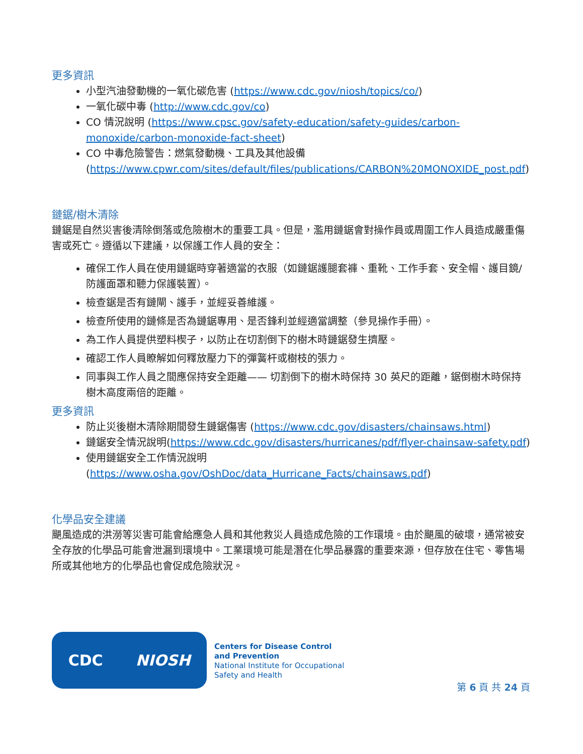更多資訊
小型汽油發動機的一氧化碳危害 (https://www.cdc.gov/niosh/topics/co/)
一氧化碳中毒 (http://www.cdc.gov/co)
CO 情況說明 (https://www.cpsc.gov/safety-education/safety-guides/carbon-monoxide/carbon-monoxide-fact-sheet)
CO 中毒危險警告：燃氣發動機、工具及其他設備 (https://www.cpwr.com/sites/default/files/publications/CARBON%20MONOXIDE_post.pdf)
鏈鋸/樹木清除
鏈鋸是自然災害後清除倒落或危險樹木的重要工具。但是，濫用鏈鋸會對操作員或周圍工作人員造成嚴重傷害或死亡。遵循以下建議，以保護工作人員的安全：
確保工作人員在使用鏈鋸時穿著適當的衣服（如鏈鋸護腿套褲、重靴、工作手套、安全帽、護目鏡/防護面罩和聽力保護裝置）。
檢查鋸是否有鏈閘、護手，並經妥善維護。
檢查所使用的鏈條是否為鏈鋸專用、是否鋒利並經適當調整（參見操作手冊）。
為工作人員提供塑料楔子，以防止在切割倒下的樹木時鏈鋸發生擠壓。
確認工作人員瞭解如何釋放壓力下的彈簧杆或樹枝的張力。
同事與工作人員之間應保持安全距離—— 切割倒下的樹木時保持 30 英尺的距離，鋸倒樹木時保持樹木高度兩倍的距離。
更多資訊
防止災後樹木清除期間發生鏈鋸傷害 (https://www.cdc.gov/disasters/chainsaws.html)
鏈鋸安全情況說明(https://www.cdc.gov/disasters/hurricanes/pdf/flyer-chainsaw-safety.pdf)
使用鏈鋸安全工作情況說明 (https://www.osha.gov/OshDoc/data_Hurricane_Facts/chainsaws.pdf)
化學品安全建議
颶風造成的洪澇等災害可能會給應急人員和其他救災人員造成危險的工作環境。由於颶風的破壞，通常被安全存放的化學品可能會泄漏到環境中。工業環境可能是潛在化學品暴露的重要來源，但存放在住宅、零售場所或其他地方的化學品也會促成危險狀況。
CDC NIOSH
Centers for Disease Control
and Prevention
National Institute for Occupational
Safety and Health
第 6 頁 共 24 頁